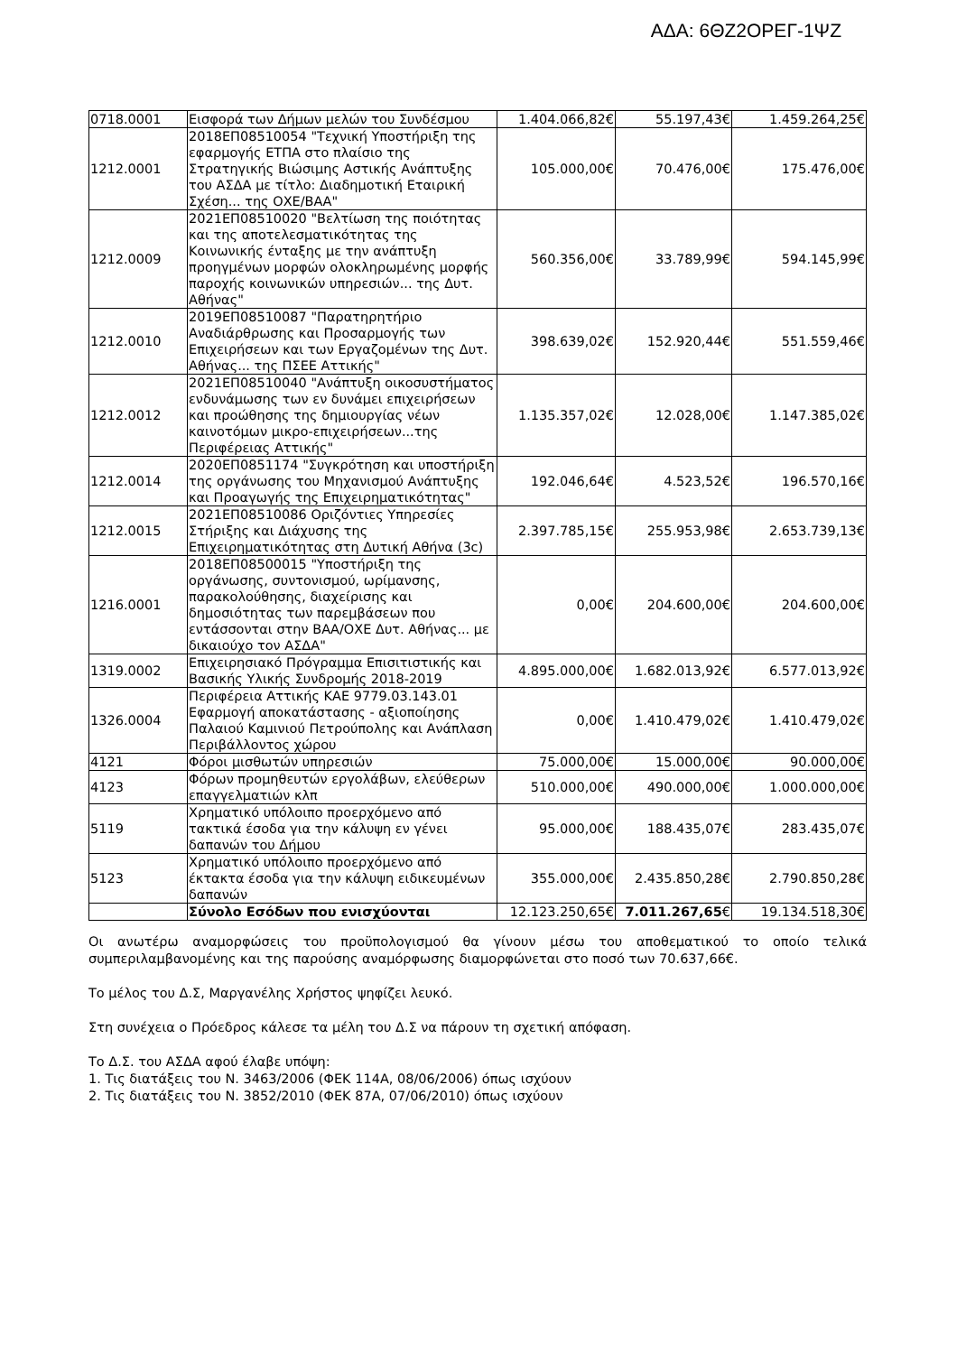ΑΔΑ: 6ΘΖ2ΟΡΕΓ-1ΨΖ
| 0718.0001 | Εισφορά των Δήμων μελών του Συνδέσμου | 1.404.066,82€ | 55.197,43€ | 1.459.264,25€ |
| 1212.0001 | 2018ΕΠ08510054 "Τεχνική Υποστήριξη της εφαρμογής ΕΤΠΑ στο πλαίσιο της Στρατηγικής Βιώσιμης Αστικής Ανάπτυξης του ΑΣΔΑ με τίτλο: Διαδημοτική Εταιρική Σχέση... της ΟΧΕ/ΒΑΑ" | 105.000,00€ | 70.476,00€ | 175.476,00€ |
| 1212.0009 | 2021ΕΠ08510020 "Βελτίωση της ποιότητας και της αποτελεσματικότητας της Κοινωνικής ένταξης με την ανάπτυξη προηγμένων μορφών ολοκληρωμένης μορφής παροχής κοινωνικών υπηρεσιών... της Δυτ. Αθήνας" | 560.356,00€ | 33.789,99€ | 594.145,99€ |
| 1212.0010 | 2019ΕΠ08510087 "Παρατηρητήριο Αναδιάρθρωσης και Προσαρμογής των Επιχειρήσεων και των Εργαζομένων της Δυτ. Αθήνας... της ΠΣΕΕ Αττικής" | 398.639,02€ | 152.920,44€ | 551.559,46€ |
| 1212.0012 | 2021ΕΠ08510040 "Ανάπτυξη οικοσυστήματος ενδυνάμωσης των εν δυνάμει επιχειρήσεων και προώθησης της δημιουργίας νέων καινοτόμων μικρο-επιχειρήσεων...της Περιφέρειας Αττικής" | 1.135.357,02€ | 12.028,00€ | 1.147.385,02€ |
| 1212.0014 | 2020ΕΠ0851174 "Συγκρότηση και υποστήριξη της οργάνωσης του Μηχανισμού Ανάπτυξης και Προαγωγής της Επιχειρηματικότητας" | 192.046,64€ | 4.523,52€ | 196.570,16€ |
| 1212.0015 | 2021ΕΠ08510086 Οριζόντιες Υπηρεσίες Στήριξης και Διάχυσης της Επιχειρηματικότητας στη Δυτική Αθήνα (3c) | 2.397.785,15€ | 255.953,98€ | 2.653.739,13€ |
| 1216.0001 | 2018ΕΠ08500015 "Υποστήριξη της οργάνωσης, συντονισμού, ωρίμανσης, παρακολούθησης, διαχείρισης και δημοσιότητας των παρεμβάσεων που εντάσσονται στην ΒΑΑ/ΟΧΕ Δυτ. Αθήνας... με δικαιούχο τον ΑΣΔΑ" | 0,00€ | 204.600,00€ | 204.600,00€ |
| 1319.0002 | Επιχειρησιακό Πρόγραμμα Επισιτιστικής και Βασικής Υλικής Συνδρομής 2018-2019 | 4.895.000,00€ | 1.682.013,92€ | 6.577.013,92€ |
| 1326.0004 | Περιφέρεια Αττικής ΚΑΕ 9779.03.143.01 Εφαρμογή αποκατάστασης - αξιοποίησης Παλαιού Καμινιού Πετρούπολης και Ανάπλαση Περιβάλλοντος χώρου | 0,00€ | 1.410.479,02€ | 1.410.479,02€ |
| 4121 | Φόροι μισθωτών υπηρεσιών | 75.000,00€ | 15.000,00€ | 90.000,00€ |
| 4123 | Φόρων προμηθευτών εργολάβων, ελεύθερων επαγγελματιών κλπ | 510.000,00€ | 490.000,00€ | 1.000.000,00€ |
| 5119 | Χρηματικό υπόλοιπο προερχόμενο από τακτικά έσοδα για την κάλυψη εν γένει δαπανών του Δήμου | 95.000,00€ | 188.435,07€ | 283.435,07€ |
| 5123 | Χρηματικό υπόλοιπο προερχόμενο από έκτακτα έσοδα για την κάλυψη ειδικευμένων δαπανών | 355.000,00€ | 2.435.850,28€ | 2.790.850,28€ |
| | Σύνολο Εσόδων που ενισχύονται | 12.123.250,65€ | 7.011.267,65 € | 19.134.518,30€ |
Οι ανωτέρω αναμορφώσεις του προϋπολογισμού θα γίνουν μέσω του αποθεματικού το οποίο τελικά συμπεριλαμβανομένης και της παρούσης αναμόρφωσης διαμορφώνεται στο ποσό των 70.637,66€.
Το μέλος του Δ.Σ, Μαργανέλης Χρήστος ψηφίζει λευκό.
Στη συνέχεια ο Πρόεδρος κάλεσε τα μέλη του Δ.Σ να πάρουν τη σχετική απόφαση.
Το Δ.Σ. του ΑΣΔΑ αφού έλαβε υπόψη:
1. Τις διατάξεις του Ν. 3463/2006 (ΦΕΚ 114Α, 08/06/2006) όπως ισχύουν
2. Τις διατάξεις του Ν. 3852/2010 (ΦΕΚ 87Α, 07/06/2010) όπως ισχύουν